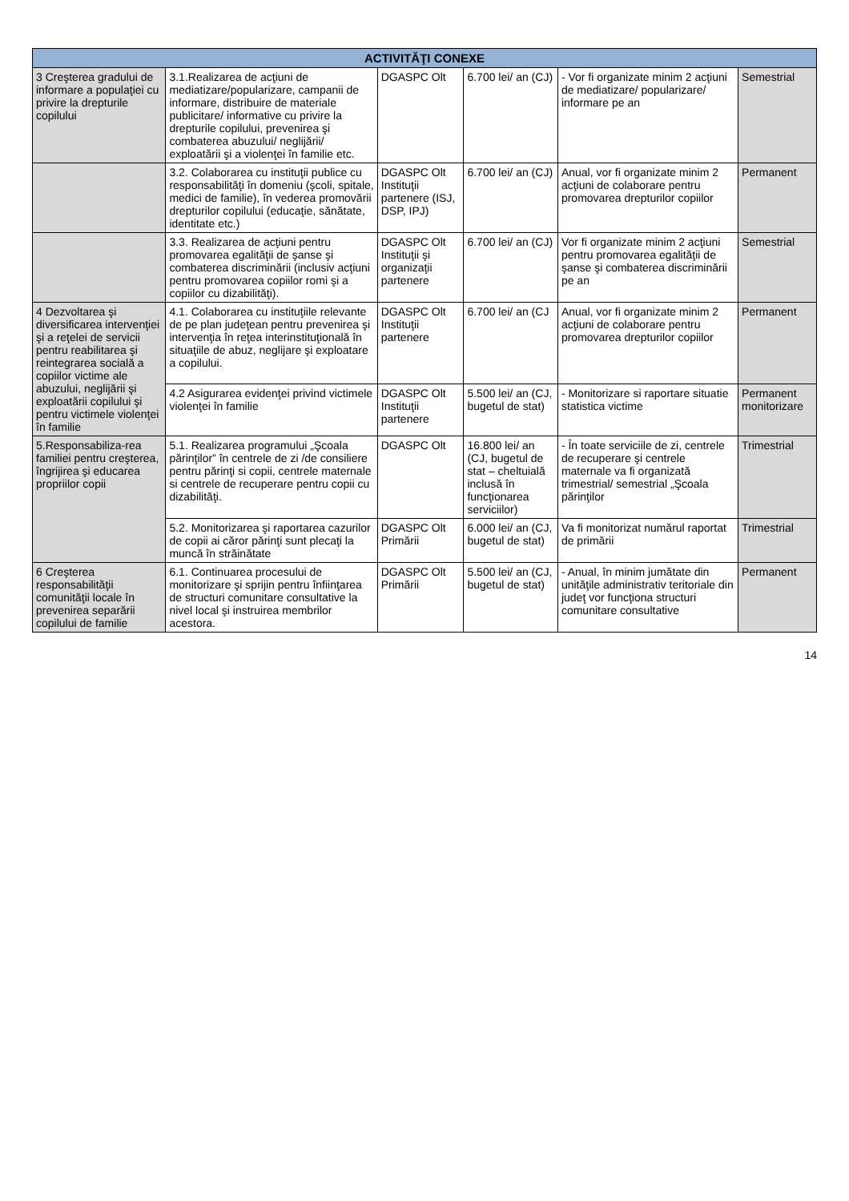| ACTIVITĂŢI CONEXE | | | | | |
| --- | --- | --- | --- | --- | --- |
| 3 Creşterea gradului de informare a populaţiei cu privire la drepturile copilului | 3.1.Realizarea de acţiuni de mediatizare/popularizare, campanii de informare, distribuire de materiale publicitare/ informative cu privire la drepturile copilului, prevenirea şi combaterea abuzului/ neglijării/ exploatării şi a violenţei în familie etc. | DGASPC Olt | 6.700 lei/ an (CJ) | - Vor fi organizate minim 2 acţiuni de mediatizare/ popularizare/ informare pe an | Semestrial |
| | 3.2. Colaborarea cu instituţii publice cu responsabilităţi în domeniu (şcoli, spitale, medici de familie), în vederea promovării drepturilor copilului (educaţie, sănătate, identitate etc.) | DGASPC Olt Instituţii partenere (ISJ, DSP, IPJ) | 6.700 lei/ an (CJ) | Anual, vor fi organizate minim 2 acţiuni de colaborare pentru promovarea drepturilor copiilor | Permanent |
| | 3.3. Realizarea de acţiuni pentru promovarea egalităţii de şanse şi combaterea discriminării (inclusiv acţiuni pentru promovarea copiilor romi şi a copiilor cu dizabilităţi). | DGASPC Olt Instituţii şi organizaţii partenere | 6.700 lei/ an (CJ) | Vor fi organizate minim 2 acţiuni pentru promovarea egalităţii de şanse şi combaterea discriminării pe an | Semestrial |
| 4 Dezvoltarea şi diversificarea intervenţiei şi a reţelei de servicii pentru reabilitarea şi reintegrarea socială a copiilor victime ale abuzului, neglijării şi exploatării copilului şi pentru victimele violenţei în familie | 4.1. Colaborarea cu instituţiile relevante de pe plan judeţean pentru prevenirea şi intervenţia în reţea interinstituţională în situaţiile de abuz, neglijare şi exploatare a copilului. | DGASPC Olt Instituţii partenere | 6.700 lei/ an (CJ | Anual, vor fi organizate minim 2 acţiuni de colaborare pentru promovarea drepturilor copiilor | Permanent |
| | 4.2 Asigurarea evidenţei privind victimele violenţei în familie | DGASPC Olt Instituţii partenere | 5.500 lei/ an (CJ, bugetul de stat) | - Monitorizare si raportare situatie statistica victime | Permanent monitorizare |
| 5.Responsabiliza-rea familiei pentru creşterea, îngrijirea şi educarea propriilor copii | 5.1. Realizarea programului „Şcoala părinţilor” în centrele de zi /de consiliere pentru părinţi si copii, centrele maternale si centrele de recuperare pentru copii cu dizabilităţi. | DGASPC Olt | 16.800 lei/ an (CJ, bugetul de stat – cheltuială inclusă în funcţionarea serviciilor) | - În toate serviciile de zi, centrele de recuperare şi centrele maternale va fi organizată trimestrial/ semestrial „Şcoala părinţilor | Trimestrial |
| | 5.2. Monitorizarea şi raportarea cazurilor de copii ai căror părinţi sunt plecaţi la muncă în străinătate | DGASPC Olt Primării | 6.000 lei/ an (CJ, bugetul de stat) | Va fi monitorizat numărul raportat de primării | Trimestrial |
| 6 Creşterea responsabilităţii comunităţii locale în prevenirea separării copilului de familie | 6.1. Continuarea procesului de monitorizare şi sprijin pentru înfiinţarea de structuri comunitare consultative la nivel local şi instruirea membrilor acestora. | DGASPC Olt Primării | 5.500 lei/ an (CJ, bugetul de stat) | - Anual, în minim jumătate din unităţile administrativ teritoriale din judeţ vor funcţiona structuri comunitare consultative | Permanent |
14